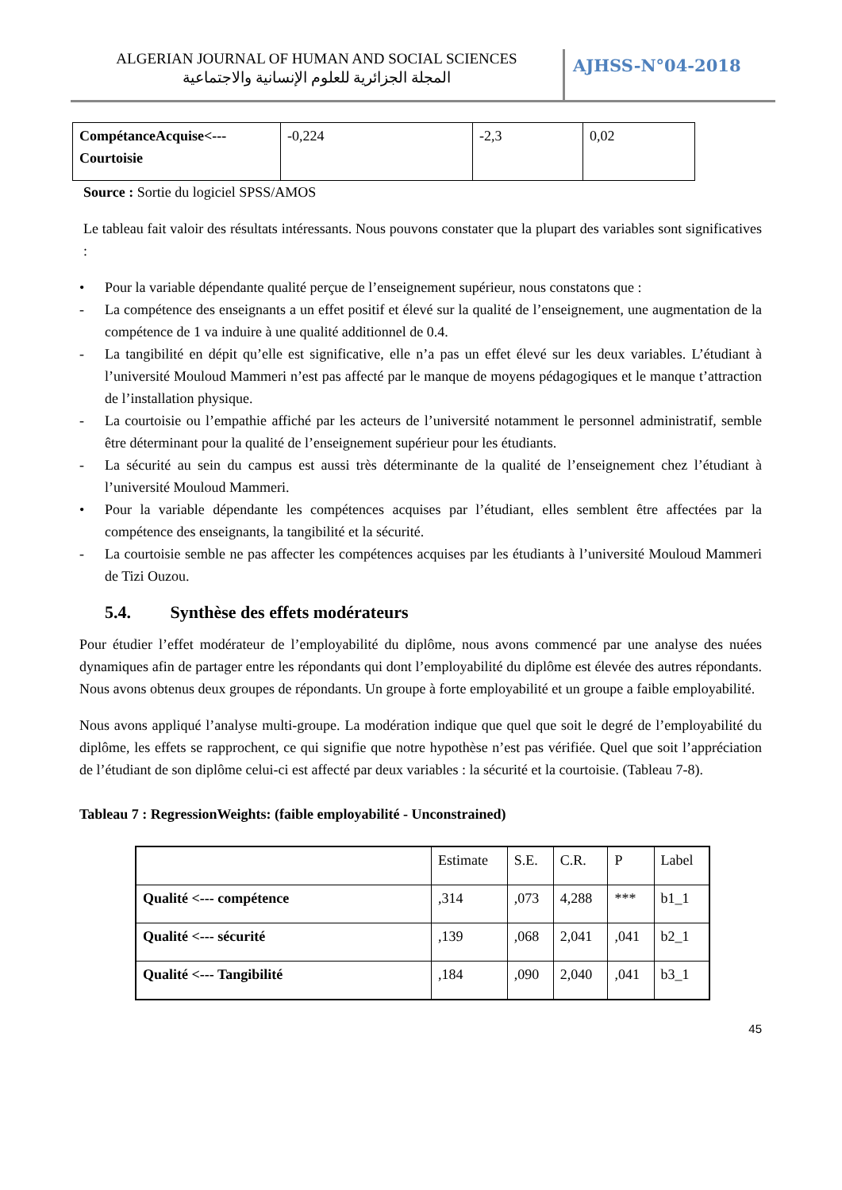ALGERIAN JOURNAL OF HUMAN AND SOCIAL SCIENCES
المجلة الجزائرية للعلوم الإنسانية والاجتماعية
AJHSS-N°04-2018
| CompétanceAcquise<--- Courtoisie | -0,224 | -2,3 | 0,02 |
Source : Sortie du logiciel SPSS/AMOS
Le tableau fait valoir des résultats intéressants. Nous pouvons constater que la plupart des variables sont significatives :
• Pour la variable dépendante qualité perçue de l’enseignement supérieur, nous constatons que :
- La compétence des enseignants a un effet positif et élevé sur la qualité de l’enseignement, une augmentation de la compétence de 1 va induire à une qualité additionnel de 0.4.
- La tangibilité en dépit qu’elle est significative, elle n’a pas un effet élevé sur les deux variables. L’étudiant à l’université Mouloud Mammeri n’est pas affecté par le manque de moyens pédagogiques et le manque t’attraction de l’installation physique.
- La courtoisie ou l’empathie affiché par les acteurs de l’université notamment le personnel administratif, semble être déterminant pour la qualité de l’enseignement supérieur pour les étudiants.
- La sécurité au sein du campus est aussi très déterminante de la qualité de l’enseignement chez l’étudiant à l’université Mouloud Mammeri.
• Pour la variable dépendante les compétences acquises par l’étudiant, elles semblent être affectées par la compétence des enseignants, la tangibilité et la sécurité.
- La courtoisie semble ne pas affecter les compétences acquises par les étudiants à l’université Mouloud Mammeri de Tizi Ouzou.
5.4. Synthèse des effets modérateurs
Pour étudier l’effet modérateur de l’employabilité du diplôme, nous avons commencé par une analyse des nuées dynamiques afin de partager entre les répondants qui dont l’employabilité du diplôme est élevée des autres répondants. Nous avons obtenus deux groupes de répondants. Un groupe à forte employabilité et un groupe a faible employabilité.
Nous avons appliqué l’analyse multi-groupe. La modération indique que quel que soit le degré de l’employabilité du diplôme, les effets se rapprochent, ce qui signifie que notre hypothèse n’est pas vérifiée. Quel que soit l’appréciation de l’étudiant de son diplôme celui-ci est affecté par deux variables : la sécurité et la courtoisie. (Tableau 7-8).
Tableau 7 : RegressionWeights: (faible employabilité - Unconstrained)
| | Estimate | S.E. | C.R. | P | Label |
| --- | --- | --- | --- | --- | --- |
| Qualité <--- compétence | ,314 | ,073 | 4,288 | *** | b1_1 |
| Qualité <--- sécurité | ,139 | ,068 | 2,041 | ,041 | b2_1 |
| Qualité <--- Tangibilité | ,184 | ,090 | 2,040 | ,041 | b3_1 |
45